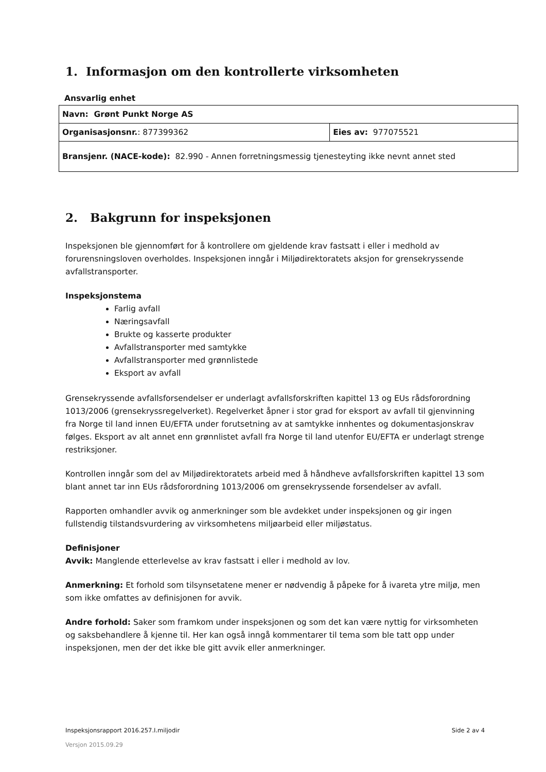1. Informasjon om den kontrollerte virksomheten
Ansvarlig enhet
| Navn: Grønt Punkt Norge AS | |
| Organisasjonsnr. : 877399362 | Eies av: 977075521 |
| Bransjenr. (NACE-kode): 82.990 - Annen forretningsmessig tjenesteyting ikke nevnt annet sted | |
2. Bakgrunn for inspeksjonen
Inspeksjonen ble gjennomført for å kontrollere om gjeldende krav fastsatt i eller i medhold av forurensningsloven overholdes. Inspeksjonen inngår i Miljødirektoratets aksjon for grensekryssende avfallstransporter.
Inspeksjonstema
Farlig avfall
Næringsavfall
Brukte og kasserte produkter
Avfallstransporter med samtykke
Avfallstransporter med grønnlistede
Eksport av avfall
Grensekryssende avfallsforsendelser er underlagt avfallsforskriften kapittel 13 og EUs rådsforordning 1013/2006 (grensekryssregelverket). Regelverket åpner i stor grad for eksport av avfall til gjenvinning fra Norge til land innen EU/EFTA under forutsetning av at samtykke innhentes og dokumentasjonskrav følges. Eksport av alt annet enn grønnlistet avfall fra Norge til land utenfor EU/EFTA er underlagt strenge restriksjoner.
Kontrollen inngår som del av Miljødirektoratets arbeid med å håndheve avfallsforskriften kapittel 13 som blant annet tar inn EUs rådsforordning 1013/2006 om grensekryssende forsendelser av avfall.
Rapporten omhandler avvik og anmerkninger som ble avdekket under inspeksjonen og gir ingen fullstendig tilstandsvurdering av virksomhetens miljøarbeid eller miljøstatus.
Definisjoner
Avvik: Manglende etterlevelse av krav fastsatt i eller i medhold av lov.
Anmerkning: Et forhold som tilsynsetatene mener er nødvendig å påpeke for å ivareta ytre miljø, men som ikke omfattes av definisjonen for avvik.
Andre forhold: Saker som framkom under inspeksjonen og som det kan være nyttig for virksomheten og saksbehandlere å kjenne til. Her kan også inngå kommentarer til tema som ble tatt opp under inspeksjonen, men der det ikke ble gitt avvik eller anmerkninger.
Inspeksjonsrapport 2016.257.I.miljodir Side 2 av 4
Versjon 2015.09.29